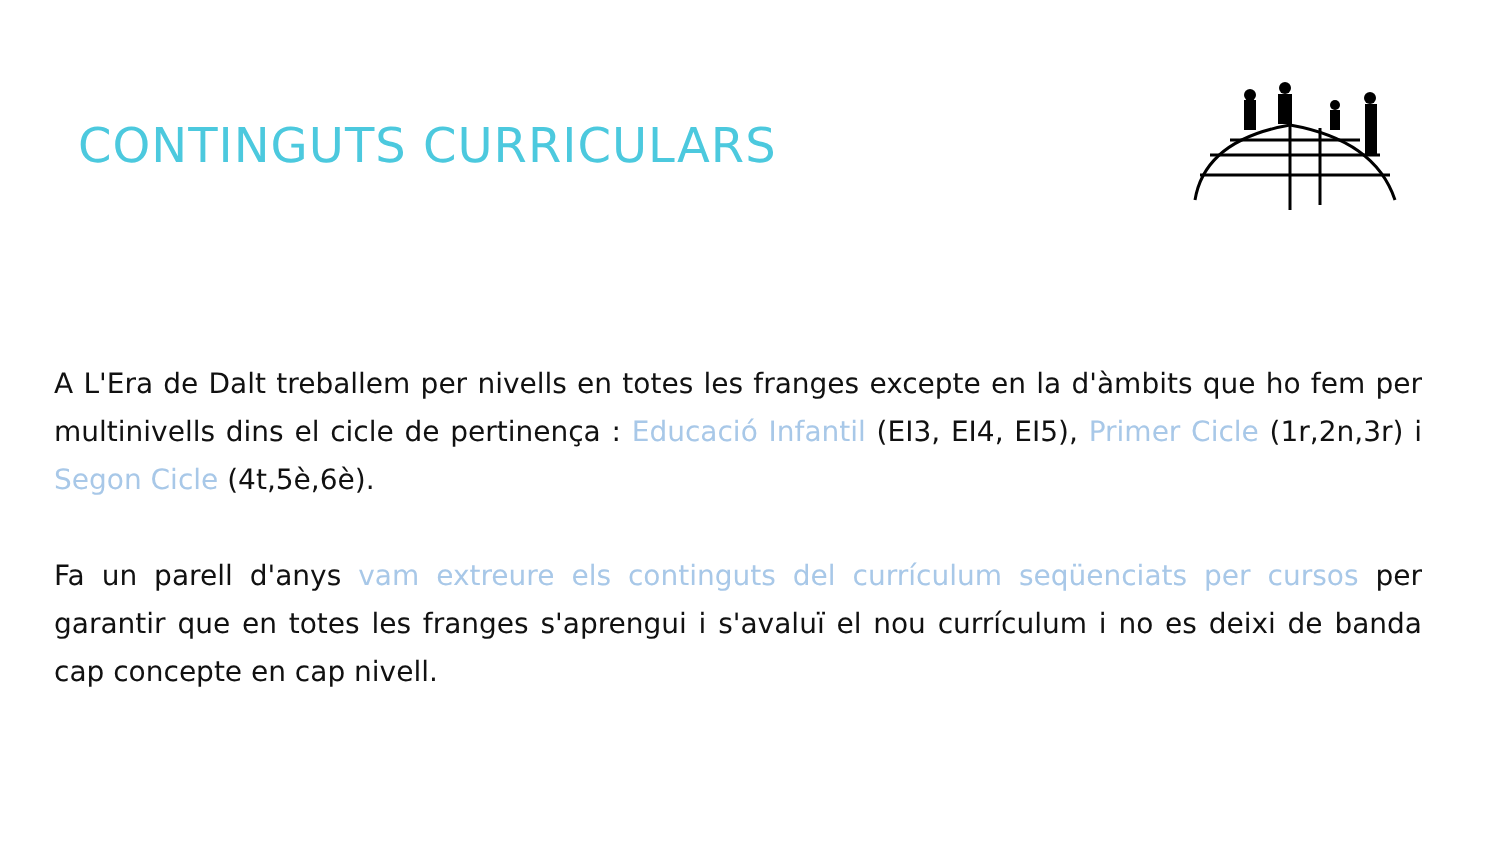CONTINGUTS CURRICULARS
A L'Era de Dalt treballem per nivells en totes les franges excepte en la d'àmbits que ho fem per multinivells dins el cicle de pertinença : Educació Infantil (EI3, EI4, EI5), Primer Cicle (1r,2n,3r) i Segon Cicle (4t,5è,6è).
Fa un parell d'anys vam extreure els continguts del currículum seqüenciats per cursos per garantir que en totes les franges s'aprengui i s'avaluï el nou currículum i no es deixi de banda cap concepte en cap nivell.